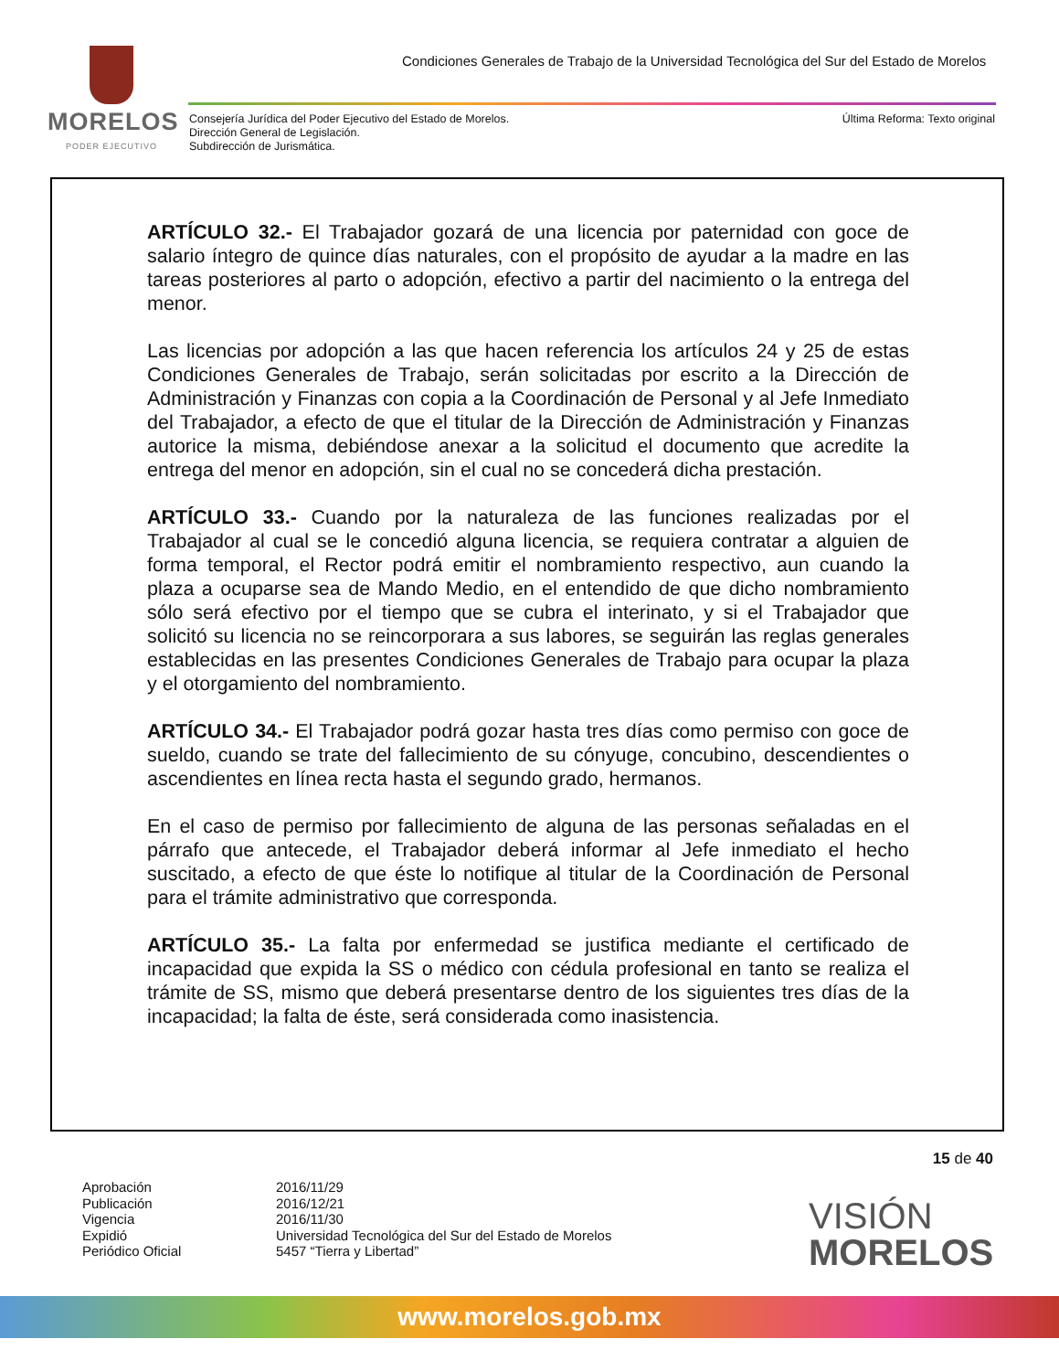MORELOS
PODER EJECUTIVO
Condiciones Generales de Trabajo de la Universidad Tecnológica del Sur del Estado de Morelos
Consejería Jurídica del Poder Ejecutivo del Estado de Morelos.
Dirección General de Legislación.
Subdirección de Jurismática.
Última Reforma: Texto original
ARTÍCULO 32.- El Trabajador gozará de una licencia por paternidad con goce de salario íntegro de quince días naturales, con el propósito de ayudar a la madre en las tareas posteriores al parto o adopción, efectivo a partir del nacimiento o la entrega del menor.
Las licencias por adopción a las que hacen referencia los artículos 24 y 25 de estas Condiciones Generales de Trabajo, serán solicitadas por escrito a la Dirección de Administración y Finanzas con copia a la Coordinación de Personal y al Jefe Inmediato del Trabajador, a efecto de que el titular de la Dirección de Administración y Finanzas autorice la misma, debiéndose anexar a la solicitud el documento que acredite la entrega del menor en adopción, sin el cual no se concederá dicha prestación.
ARTÍCULO 33.- Cuando por la naturaleza de las funciones realizadas por el Trabajador al cual se le concedió alguna licencia, se requiera contratar a alguien de forma temporal, el Rector podrá emitir el nombramiento respectivo, aun cuando la plaza a ocuparse sea de Mando Medio, en el entendido de que dicho nombramiento sólo será efectivo por el tiempo que se cubra el interinato, y si el Trabajador que solicitó su licencia no se reincorporara a sus labores, se seguirán las reglas generales establecidas en las presentes Condiciones Generales de Trabajo para ocupar la plaza y el otorgamiento del nombramiento.
ARTÍCULO 34.- El Trabajador podrá gozar hasta tres días como permiso con goce de sueldo, cuando se trate del fallecimiento de su cónyuge, concubino, descendientes o ascendientes en línea recta hasta el segundo grado, hermanos.
En el caso de permiso por fallecimiento de alguna de las personas señaladas en el párrafo que antecede, el Trabajador deberá informar al Jefe inmediato el hecho suscitado, a efecto de que éste lo notifique al titular de la Coordinación de Personal para el trámite administrativo que corresponda.
ARTÍCULO 35.- La falta por enfermedad se justifica mediante el certificado de incapacidad que expida la SS o médico con cédula profesional en tanto se realiza el trámite de SS, mismo que deberá presentarse dentro de los siguientes tres días de la incapacidad; la falta de éste, será considerada como inasistencia.
15 de 40
Aprobación 2016/11/29 Publicación 2016/12/21 Vigencia 2016/11/30 Expidió Universidad Tecnológica del Sur del Estado de Morelos Periódico Oficial 5457 “Tierra y Libertad”
VISIÓN
MORELOS
www.morelos.gob.mx